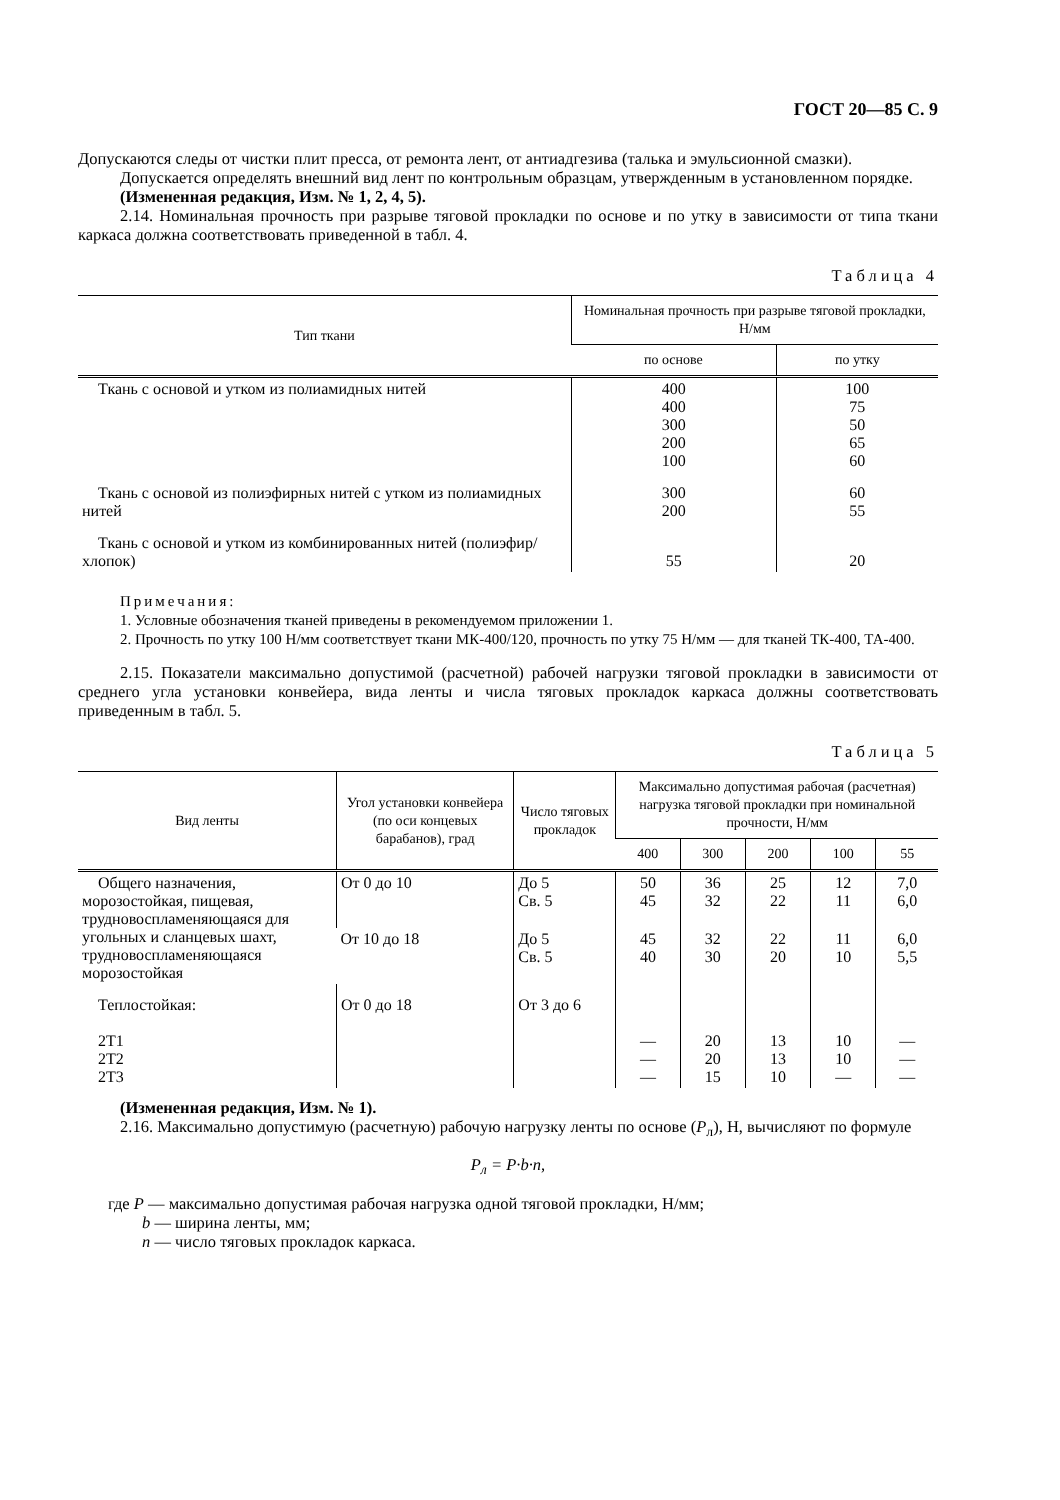ГОСТ 20—85 С. 9
Допускаются следы от чистки плит пресса, от ремонта лент, от антиадгезива (талька и эмульсионной смазки).
Допускается определять внешний вид лент по контрольным образцам, утвержденным в установленном порядке.
(Измененная редакция, Изм. № 1, 2, 4, 5).
2.14. Номинальная прочность при разрыве тяговой прокладки по основе и по утку в зависимости от типа ткани каркаса должна соответствовать приведенной в табл. 4.
Таблица 4
| Тип ткани | Номинальная прочность при разрыве тяговой прокладки, Н/мм | |
| --- | --- | --- |
| | по основе | по утку |
| Ткань с основой и утком из полиамидных нитей | 400 400 300 200 100 | 100 75 50 65 60 |
| Ткань с основой из полиэфирных нитей с утком из полиамидных нитей | 300 200 | 60 55 |
| Ткань с основой и утком из комбинированных нитей (полиэфир/хлопок) | 55 | 20 |
Примечания:
1. Условные обозначения тканей приведены в рекомендуемом приложении 1.
2. Прочность по утку 100 Н/мм соответствует ткани МК-400/120, прочность по утку 75 Н/мм — для тканей ТК-400, ТА-400.
2.15. Показатели максимально допустимой (расчетной) рабочей нагрузки тяговой прокладки в зависимости от среднего угла установки конвейера, вида ленты и числа тяговых прокладок каркаса должны соответствовать приведенным в табл. 5.
Таблица 5
| Вид ленты | Угол установки конвейера (по оси концевых барабанов), град | Число тяговых прокладок | Максимально допустимая рабочая (расчетная) нагрузка тяговой прокладки при номинальной прочности, Н/мм | | | | |
| --- | --- | --- | --- | --- | --- | --- | --- |
| | | | 400 | 300 | 200 | 100 | 55 |
| Общего назначения, морозостойкая, пищевая, трудновоспламеняющаяся для угольных и сланцевых шахт, трудновоспламеняющаяся морозостойкая | От 0 до 10 | До 5 Св. 5 | 50 45 | 36 32 | 25 22 | 12 11 | 7,0 6,0 |
| | От 10 до 18 | До 5 Св. 5 | 45 40 | 32 30 | 22 20 | 11 10 | 6,0 5,5 |
| Теплостойкая: 2Т1 2Т2 2Т3 | От 0 до 18 | От 3 до 6 | — — — | 20 20 15 | 13 13 10 | 10 10 — | — — — |
(Измененная редакция, Изм. № 1).
2.16. Максимально допустимую (расчетную) рабочую нагрузку ленты по основе (P<sub>л</sub>), Н, вычисляют по формуле
P<sub>л</sub> = P·b·n,
где P — максимально допустимая рабочая нагрузка одной тяговой прокладки, Н/мм;
b — ширина ленты, мм;
n — число тяговых прокладок каркаса.